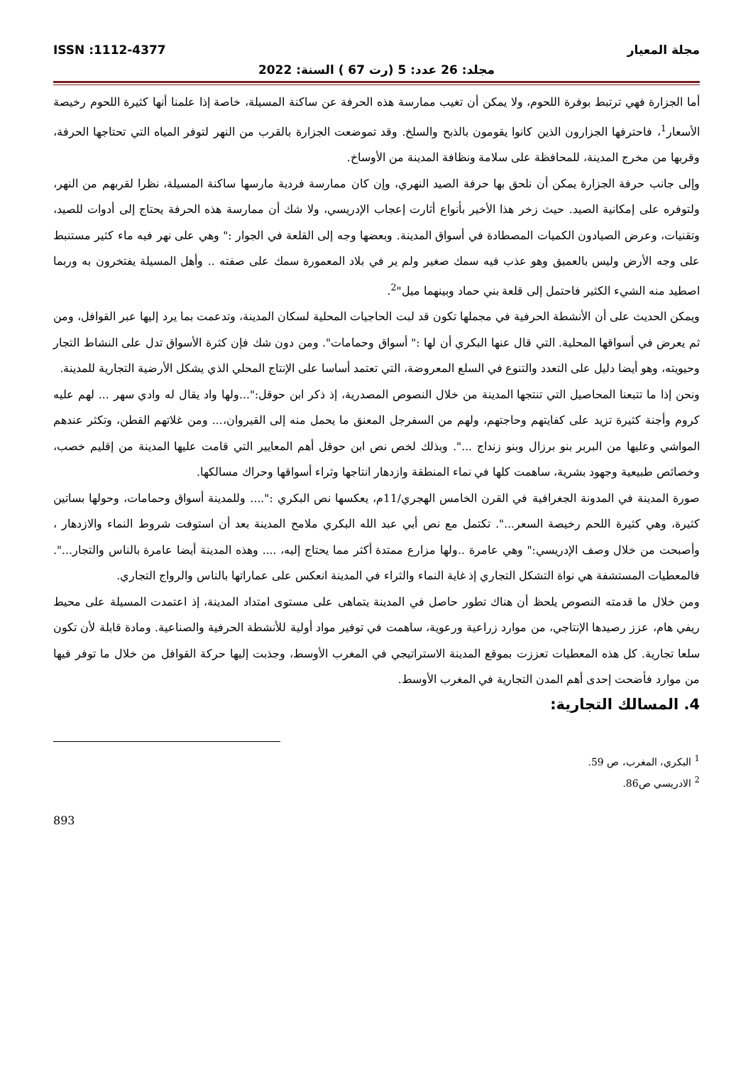ISSN :1112-4377 مجلة المعيار
مجلد: 26 عدد: 5 (رت 67 ) السنة: 2022
أما الجزارة فهي ترتبط بوفرة اللحوم، ولا يمكن أن تغيب ممارسة هذه الحرفة عن ساكنة المسيلة، خاصة إذا علمنا أنها كثيرة اللحوم رخيصة الأسعار<sup>1</sup>، فاحترفها الجزارون الذين كانوا يقومون بالذبح والسلخ. وقد تموضعت الجزارة بالقرب من النهر لتوفر المياه التي تحتاجها الحرفة، وقربها من مخرج المدينة، للمحافظة على سلامة ونظافة المدينة من الأوساخ.
وإلى جانب حرفة الجزارة يمكن أن نلحق بها حرفة الصيد النهري، وإن كان ممارسة فردية مارسها ساكنة المسيلة، نظرا لقربهم من النهر، ولتوفره على إمكانية الصيد. حيث زخر هذا الأخير بأنواع أثارت إعجاب الإدريسي، ولا شك أن ممارسة هذه الحرفة يحتاج إلى أدوات للصيد، وتقنيات، وعرض الصيادون الكميات المصطادة في أسواق المدينة. وبعضها وجه إلى القلعة في الجوار :" وهي على نهر فيه ماء كثير مستنبط على وجه الأرض وليس بالعميق وهو عذب فيه سمك صغير ولم ير في بلاد المعمورة سمك على صفته .. وأهل المسيلة يفتخرون به وربما اصطيد منه الشيء الكثير فاحتمل إلى قلعة بني حماد وبينهما ميل"<sup>2</sup>.
ويمكن الحديث على أن الأنشطة الحرفية في مجملها تكون قد لبت الحاجيات المحلية لسكان المدينة، وتدعمت بما يرد إليها عبر القوافل، ومن ثم يعرض في أسواقها المحلية. التي قال عنها البكري أن لها :" أسواق وحمامات". ومن دون شك فإن كثرة الأسواق تدل على النشاط التجار وحيويته، وهو أيضا دليل على التعدد والتنوع في السلع المعروضة، التي تعتمد أساسا على الإنتاج المحلي الذي يشكل الأرضية التجارية للمدينة.
ونحن إذا ما تتبعنا المحاصيل التي تنتجها المدينة من خلال النصوص المصدرية، إذ ذكر ابن حوقل:"...ولها واد يقال له وادي سهر ... لهم عليه كروم وأجنة كثيرة تزيد على كفايتهم وحاجتهم، ولهم من السفرجل المعنق ما يحمل منه إلى القيروان،... ومن غلاتهم القطن، وتكثر عندهم المواشي وعليها من البربر بنو برزال وبنو زنداج ...". وبذلك لخص نص ابن حوقل أهم المعايير التي قامت عليها المدينة من إقليم خصب، وخصائص طبيعية وجهود بشرية، ساهمت كلها في نماء المنطقة وازدهار انتاجها وثراء أسواقها وحراك مسالكها.
صورة المدينة في المدونة الجغرافية في القرن الخامس الهجري/11م، يعكسها نص البكري :".... وللمدينة أسواق وحمامات، وحولها بساتين كثيرة، وهي كثيرة اللحم رخيصة السعر...". تكتمل مع نص أبي عبد الله البكري ملامح المدينة بعد أن استوفت شروط النماء والازدهار ، وأصبحت من خلال وصف الإدريسي:" وهي عامرة ..ولها مزارع ممتدة أكثر مما يحتاج إليه، .... وهذه المدينة أيضا عامرة بالناس والتجار...". فالمعطيات المستشفة هي نواة التشكل التجاري إذ غاية النماء والثراء في المدينة انعكس على عماراتها بالناس والرواج التجاري.
ومن خلال ما قدمته النصوص يلحظ أن هناك تطور حاصل في المدينة يتماهى على مستوى امتداد المدينة، إذ اعتمدت المسيلة على محيط ريفي هام، عزز رصيدها الإنتاجي، من موارد زراعية ورعوية، ساهمت في توفير مواد أولية للأنشطة الحرفية والصناعية. ومادة قابلة لأن تكون سلعا تجارية. كل هذه المعطيات تعززت بموقع المدينة الاستراتيجي في المغرب الأوسط، وجذبت إليها حركة القوافل من خلال ما توفر فيها من موارد فأضحت إحدى أهم المدن التجارية في المغرب الأوسط.
4. المسالك التجارية:
<sup>1</sup> البكري، المغرب، ص 59.
<sup>2</sup> الادريسي ص86.
893